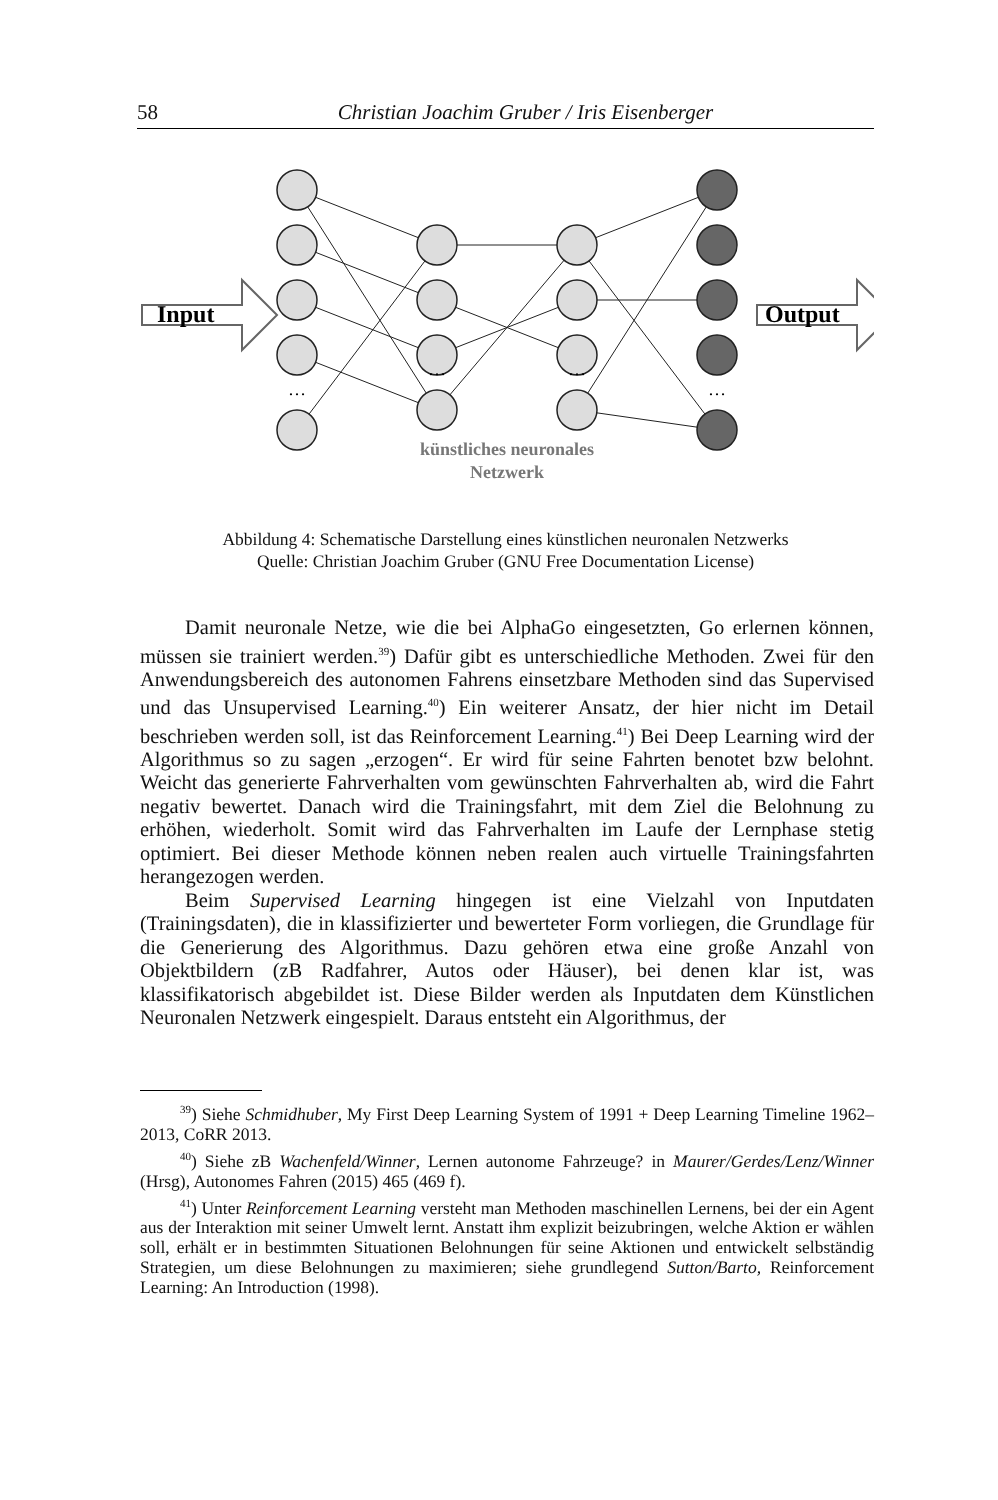58 Christian Joachim Gruber / Iris Eisenberger
Input
Output
…
…
…
…
künstliches neuronales
Netzwerk
Abbildung 4: Schematische Darstellung eines künstlichen neuronalen Netzwerks
Quelle: Christian Joachim Gruber (GNU Free Documentation License)
Damit neuronale Netze, wie die bei AlphaGo eingesetzten, Go erlernen können, müssen sie trainiert werden.<sup>39</sup>) Dafür gibt es unterschiedliche Methoden. Zwei für den Anwendungsbereich des autonomen Fahrens einsetzbare Methoden sind das Supervised und das Unsupervised Learning.<sup>40</sup>) Ein weiterer Ansatz, der hier nicht im Detail beschrieben werden soll, ist das Reinforcement Learning.<sup>41</sup>) Bei Deep Learning wird der Algorithmus so zu sagen „erzogen“. Er wird für seine Fahrten benotet bzw belohnt. Weicht das generierte Fahrverhalten vom gewünschten Fahrverhalten ab, wird die Fahrt negativ bewertet. Danach wird die Trainingsfahrt, mit dem Ziel die Belohnung zu erhöhen, wiederholt. Somit wird das Fahrverhalten im Laufe der Lernphase stetig optimiert. Bei dieser Methode können neben realen auch virtuelle Trainingsfahrten herangezogen werden.
Beim Supervised Learning hingegen ist eine Vielzahl von Inputdaten (Trainingsdaten), die in klassifizierter und bewerteter Form vorliegen, die Grundlage für die Generierung des Algorithmus. Dazu gehören etwa eine große Anzahl von Objektbildern (zB Radfahrer, Autos oder Häuser), bei denen klar ist, was klassifikatorisch abgebildet ist. Diese Bilder werden als Inputdaten dem Künstlichen Neuronalen Netzwerk eingespielt. Daraus entsteht ein Algorithmus, der
<sup>39</sup>) Siehe Schmidhuber, My First Deep Learning System of 1991 + Deep Learning Timeline 1962–2013, CoRR 2013.
<sup>40</sup>) Siehe zB Wachenfeld/Winner, Lernen autonome Fahrzeuge? in Maurer/Gerdes/Lenz/Winner (Hrsg), Autonomes Fahren (2015) 465 (469 f).
<sup>41</sup>) Unter Reinforcement Learning versteht man Methoden maschinellen Lernens, bei der ein Agent aus der Interaktion mit seiner Umwelt lernt. Anstatt ihm explizit beizubringen, welche Aktion er wählen soll, erhält er in bestimmten Situationen Belohnungen für seine Aktionen und entwickelt selbständig Strategien, um diese Belohnungen zu maximieren; siehe grundlegend Sutton/Barto, Reinforcement Learning: An Introduction (1998).